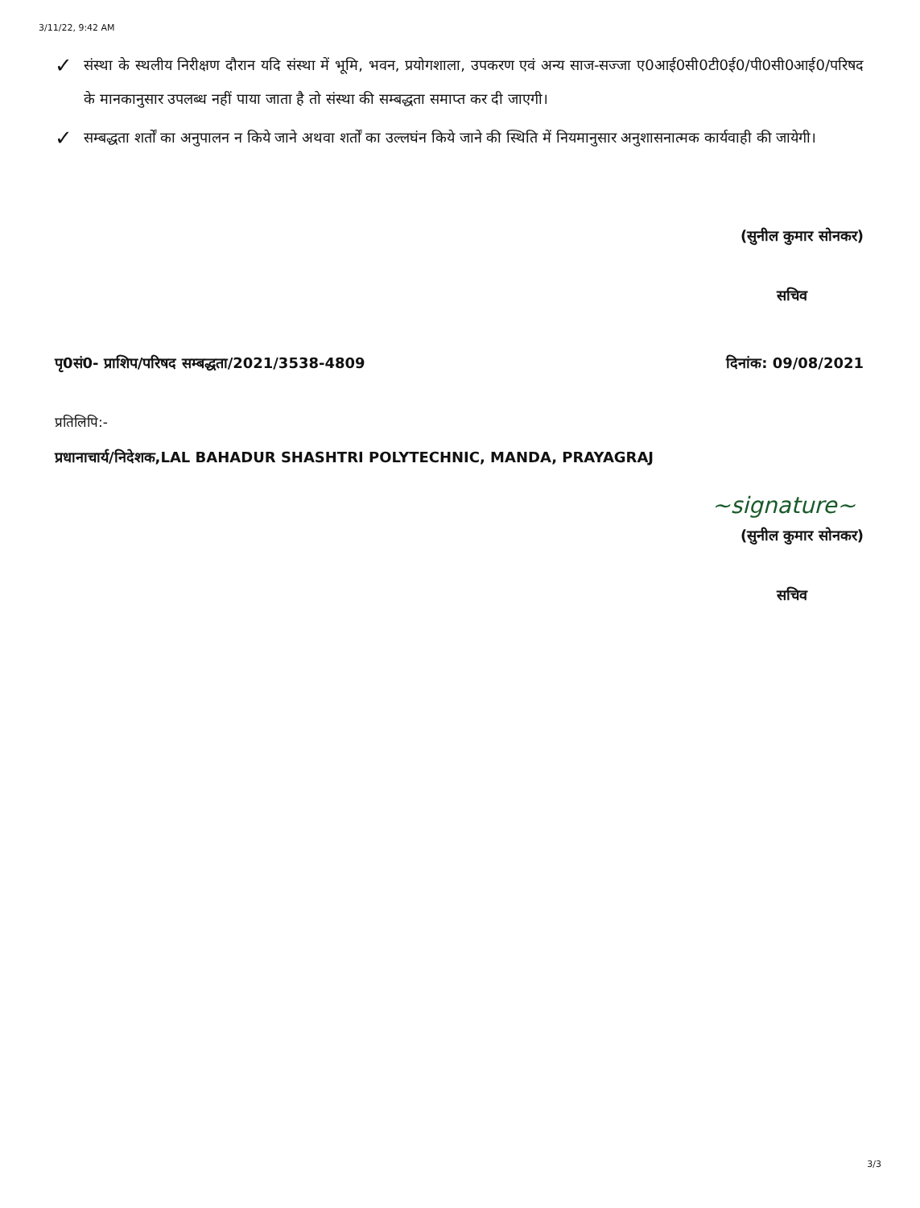3/11/22, 9:42 AM
✓ संस्था के स्थलीय निरीक्षण दौरान यदि संस्था में भूमि, भवन, प्रयोगशाला, उपकरण एवं अन्य साज-सज्जा ए0आई0सी0टी0ई0/पी0सी0आई0/परिषद के मानकानुसार उपलब्ध नहीं पाया जाता है तो संस्था की सम्बद्धता समाप्त कर दी जाएगी।
✓ सम्बद्धता शर्तों का अनुपालन न किये जाने अथवा शर्तों का उल्लघंन किये जाने की स्थिति में नियमानुसार अनुशासनात्मक कार्यवाही की जायेगी।
(सुनील कुमार सोनकर)
सचिव
पृ0सं0- प्राशिप/परिषद सम्बद्धता/2021/3538-4809 दिनांक: 09/08/2021
प्रतिलिपि:-
प्रधानाचार्य/निदेशक,LAL BAHADUR SHASHTRI POLYTECHNIC, MANDA, PRAYAGRAJ
~signature~
(सुनील कुमार सोनकर)
सचिव
3/3